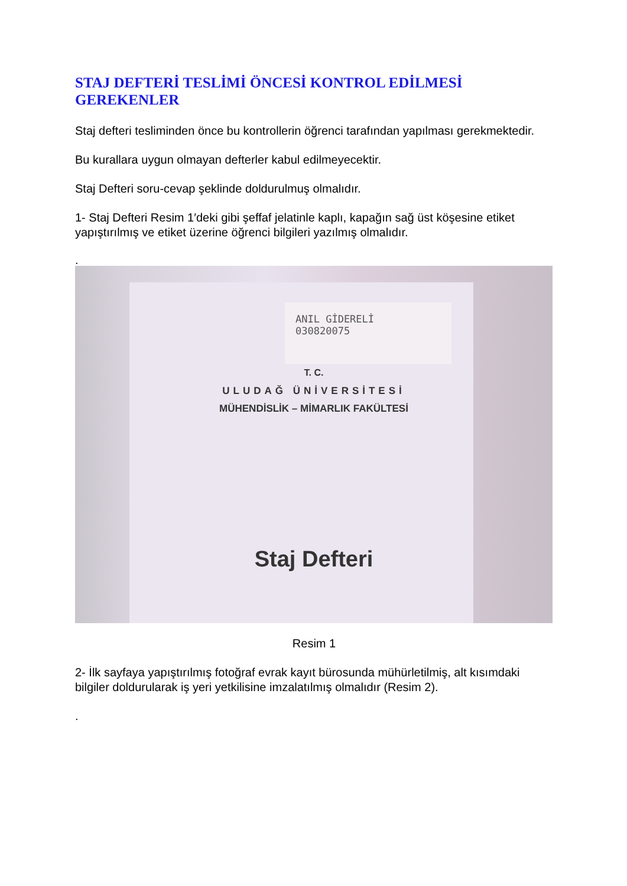STAJ DEFTERİ TESLİMİ ÖNCESİ KONTROL EDİLMESİ GEREKENLER
Staj defteri tesliminden önce bu kontrollerin öğrenci tarafından yapılması gerekmektedir.
Bu kurallara uygun olmayan defterler kabul edilmeyecektir.
Staj Defteri soru-cevap şeklinde doldurulmuş olmalıdır.
1- Staj Defteri Resim 1′deki gibi şeffaf jelatinle kaplı, kapağın sağ üst köşesine etiket yapıştırılmış ve etiket üzerine öğrenci bilgileri yazılmış olmalıdır.
.
ANIL GİDERELİ
030820075
T. C.
ULUDAĞ ÜNİVERSİTESİ
MÜHENDİSLİK – MİMARLIK FAKÜLTESİ
Staj Defteri
Resim 1
2- İlk sayfaya yapıştırılmış fotoğraf evrak kayıt bürosunda mühürletilmiş, alt kısımdaki bilgiler doldurularak iş yeri yetkilisine imzalatılmış olmalıdır (Resim 2).
.